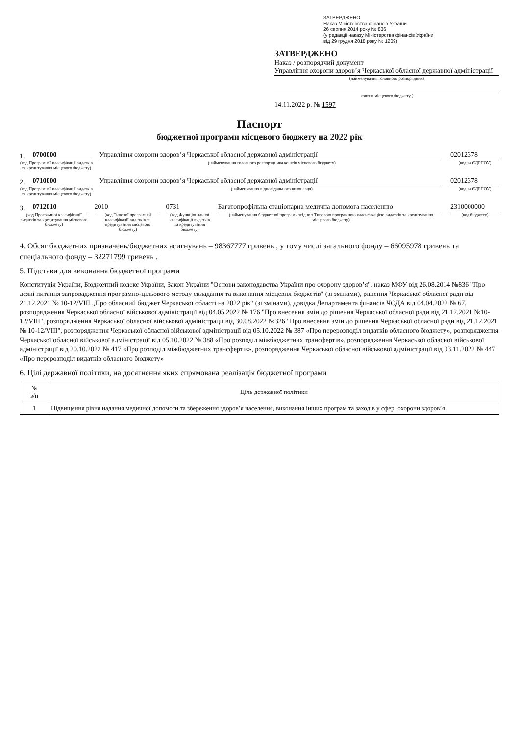ЗАТВЕРДЖЕНО
Наказ Міністерства фінансів України
26 серпня 2014 року № 836
(у редакції наказу Міністерства фінансів України
від 29 грудня 2018 року № 1209)
ЗАТВЕРДЖЕНО
Наказ / розпорядчий документ
Управління охорони здоров’я Черкаської обласної державної адміністрації
(найменування головного розпорядника
коштів місцевого бюджету )
14.11.2022 р. № 1597
Паспорт
бюджетної програми місцевого бюджету на 2022 рік
1. 0700000 Управління охорони здоров’я Черкаської обласної державної адміністрації 02012378
(код Програмної класифікації видатків та кредитування місцевого бюджету) (найменування головного розпорядника коштів місцевого бюджету) (код за ЄДРПОУ)
2. 0710000 Управління охорони здоров’я Черкаської обласної державної адміністрації 02012378
(код Програмної класифікації видатків та кредитування місцевого бюджету) (найменування відповідального виконавця) (код за ЄДРПОУ)
3. 0712010 2010 0731 Багатопрофільна стаціонарна медична допомога населенню 2310000000
(код Програмної класифікації видатків та кредитування місцевого бюджету) (код Типової програмної класифікації видатків та кредитування місцевого бюджету) (код Функціональної класифікації видатків та кредитування бюджету) (найменування бюджетної програми згідно з Типовою програмною класифікацією видатків та кредитування місцевого бюджету) (код бюджету)
4. Обсяг бюджетних призначень/бюджетних асигнувань – 98367777 гривень , у тому числі загального фонду – 66095978 гривень та спеціального фонду – 32271799 гривень .
5. Підстави для виконання бюджетної програми
Конституція України, Бюджетний кодекс України, Закон України "Основи законодавства України про охорону здоров’я", наказ МФУ від 26.08.2014 №836 "Про деякі питання запровадження програмно-цільового методу складання та виконання місцевих бюджетів" (зі змінами), рішення Черкаської обласної ради від 21.12.2021 № 10-12/VIII „Про обласний бюджет Черкаської області на 2022 рік“ (зі змінами), довідка Департамента фінансів ЧОДА від 04.04.2022 № 67, розпорядження Черкаської обласної військової адміністрації від 04.05.2022 № 176 "Про внесення змін до рішення Черкаської обласної ради від 21.12.2021 №10-12/VIII", розпорядження Черкаської обласної військової адміністрації від 30.08.2022 №326 "Про внесення змін до рішення Черкаської обласної ради від 21.12.2021 № 10-12/VIII", розпорядження Черкаської обласної військової адміністрації від 05.10.2022 № 387 «Про перерозподіл видатків обласного бюджету», розпорядження Черкаської обласної військової адміністрації від 05.10.2022 № 388 «Про розподіл міжбюджетних трансфертів», розпорядження Черкаської обласної військової адміністрації від 20.10.2022 № 417 «Про розподіл міжбюджетних трансфертів», розпорядження Черкаської обласної військової адміністрації від 03.11.2022 № 447 «Про перерозподіл видатків обласного бюджету»
6. Цілі державної політики, на досягнення яких спрямована реалізація бюджетної програми
| № з/п | Ціль державної політики |
| --- | --- |
| 1 | Підвищення рівня надання медичної допомоги та збереження здоров’я населення, виконання інших програм та заходів у сфері охорони здоров’я |